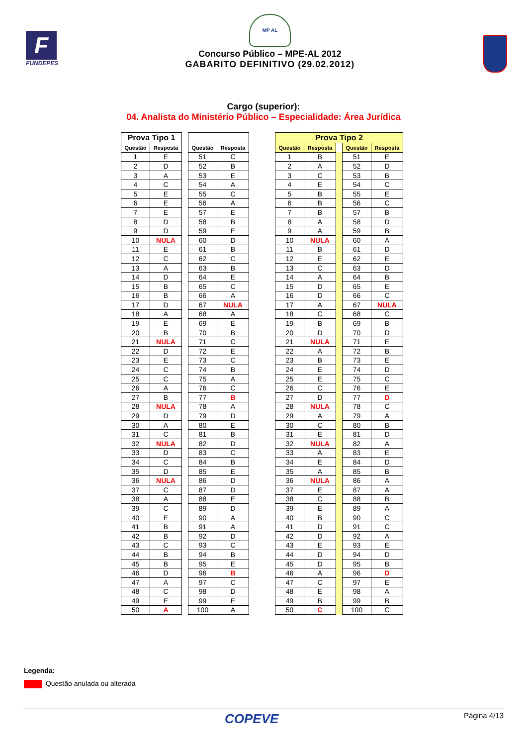F
FUNDEPES
MP AL
Concurso Público – MPE-AL 2012
GABARITO DEFINITIVO (29.02.2012)
Cargo (superior):
04. Analista do Ministério Público – Especialidade: Área Jurídica
| Prova Tipo 1 | | | | |
| --- | --- | --- | --- | --- |
| Questão | Resposta | | Questão | Resposta |
| 1 | E | | 51 | C |
| 2 | D | | 52 | B |
| 3 | A | | 53 | E |
| 4 | C | | 54 | A |
| 5 | E | | 55 | C |
| 6 | E | | 56 | A |
| 7 | E | | 57 | E |
| 8 | D | | 58 | B |
| 9 | D | | 59 | E |
| 10 | NULA | | 60 | D |
| 11 | E | | 61 | B |
| 12 | C | | 62 | C |
| 13 | A | | 63 | B |
| 14 | D | | 64 | E |
| 15 | B | | 65 | C |
| 16 | B | | 66 | A |
| 17 | D | | 67 | NULA |
| 18 | A | | 68 | A |
| 19 | E | | 69 | E |
| 20 | B | | 70 | B |
| 21 | NULA | | 71 | C |
| 22 | D | | 72 | E |
| 23 | E | | 73 | C |
| 24 | C | | 74 | B |
| 25 | C | | 75 | A |
| 26 | A | | 76 | C |
| 27 | B | | 77 | B |
| 28 | NULA | | 78 | A |
| 29 | D | | 79 | D |
| 30 | A | | 80 | E |
| 31 | C | | 81 | B |
| 32 | NULA | | 82 | D |
| 33 | D | | 83 | C |
| 34 | C | | 84 | B |
| 35 | D | | 85 | E |
| 36 | NULA | | 86 | D |
| 37 | C | | 87 | D |
| 38 | A | | 88 | E |
| 39 | C | | 89 | D |
| 40 | E | | 90 | A |
| 41 | B | | 91 | A |
| 42 | B | | 92 | D |
| 43 | C | | 93 | C |
| 44 | B | | 94 | B |
| 45 | B | | 95 | E |
| 46 | D | | 96 | B |
| 47 | A | | 97 | C |
| 48 | C | | 98 | D |
| 49 | E | | 99 | E |
| 50 | A | | 100 | A |
| Prova Tipo 2 | | | | |
| --- | --- | --- | --- | --- |
| Questão | Resposta | | Questão | Resposta |
| 1 | B | | 51 | E |
| 2 | A | | 52 | D |
| 3 | C | | 53 | B |
| 4 | E | | 54 | C |
| 5 | B | | 55 | E |
| 6 | B | | 56 | C |
| 7 | B | | 57 | B |
| 8 | A | | 58 | D |
| 9 | A | | 59 | B |
| 10 | NULA | | 60 | A |
| 11 | B | | 61 | D |
| 12 | E | | 62 | E |
| 13 | C | | 63 | D |
| 14 | A | | 64 | B |
| 15 | D | | 65 | E |
| 16 | D | | 66 | C |
| 17 | A | | 67 | NULA |
| 18 | C | | 68 | C |
| 19 | B | | 69 | B |
| 20 | D | | 70 | D |
| 21 | NULA | | 71 | E |
| 22 | A | | 72 | B |
| 23 | B | | 73 | E |
| 24 | E | | 74 | D |
| 25 | E | | 75 | C |
| 26 | C | | 76 | E |
| 27 | D | | 77 | D |
| 28 | NULA | | 78 | C |
| 29 | A | | 79 | A |
| 30 | C | | 80 | B |
| 31 | E | | 81 | D |
| 32 | NULA | | 82 | A |
| 33 | A | | 83 | E |
| 34 | E | | 84 | D |
| 35 | A | | 85 | B |
| 36 | NULA | | 86 | A |
| 37 | E | | 87 | A |
| 38 | C | | 88 | B |
| 39 | E | | 89 | A |
| 40 | B | | 90 | C |
| 41 | D | | 91 | C |
| 42 | D | | 92 | A |
| 43 | E | | 93 | E |
| 44 | D | | 94 | D |
| 45 | D | | 95 | B |
| 46 | A | | 96 | D |
| 47 | C | | 97 | E |
| 48 | E | | 98 | A |
| 49 | B | | 99 | B |
| 50 | C | | 100 | C |
Legenda:
Questão anulada ou alterada
COPEVE
Página 4/13